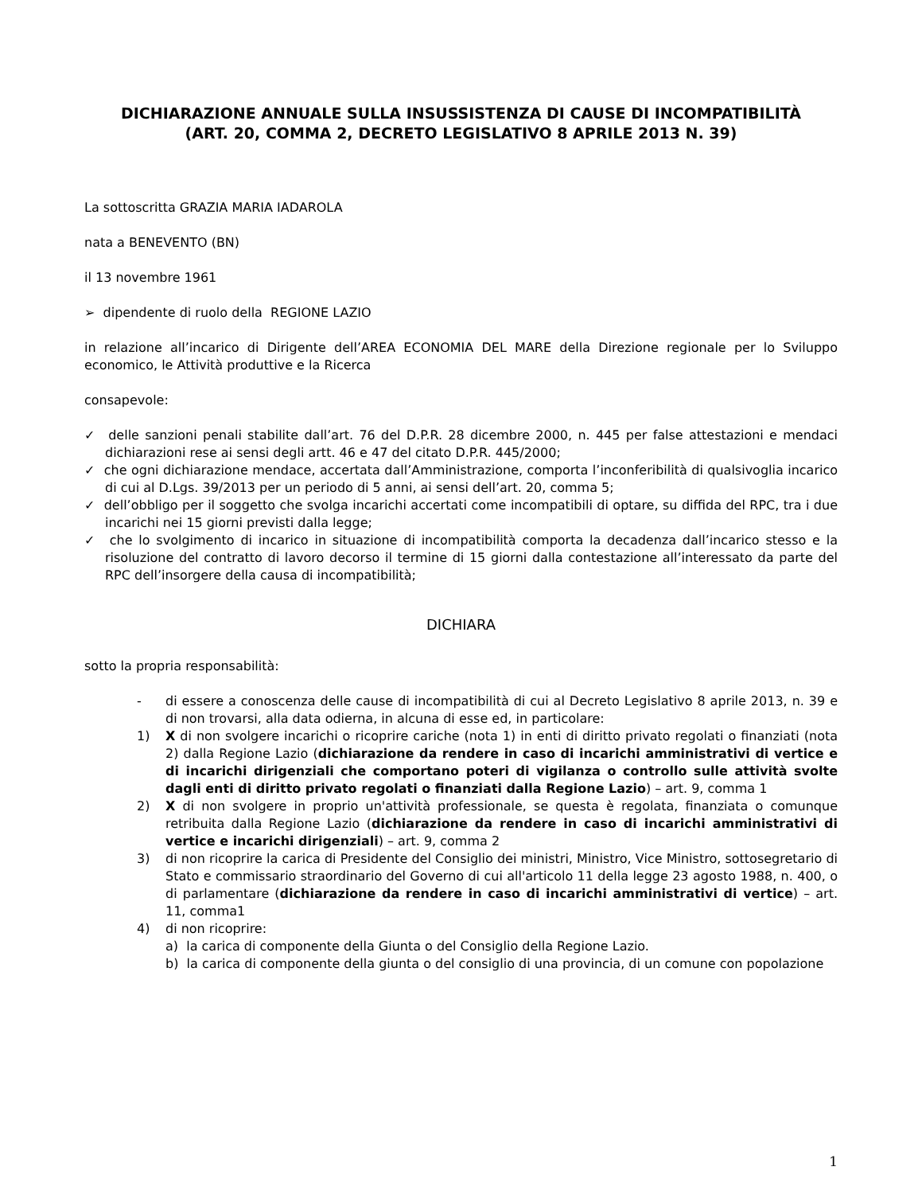DICHIARAZIONE ANNUALE SULLA INSUSSISTENZA DI CAUSE DI INCOMPATIBILITÀ
(ART. 20, COMMA 2, DECRETO LEGISLATIVO 8 APRILE 2013 N. 39)
La sottoscritta GRAZIA MARIA IADAROLA
nata a BENEVENTO (BN)
il 13 novembre 1961
➢ dipendente di ruolo della REGIONE LAZIO
in relazione all’incarico di Dirigente dell’AREA ECONOMIA DEL MARE della Direzione regionale per lo Sviluppo economico, le Attività produttive e la Ricerca
consapevole:
✓ delle sanzioni penali stabilite dall’art. 76 del D.P.R. 28 dicembre 2000, n. 445 per false attestazioni e mendaci dichiarazioni rese ai sensi degli artt. 46 e 47 del citato D.P.R. 445/2000;
✓ che ogni dichiarazione mendace, accertata dall’Amministrazione, comporta l’inconferibilità di qualsivoglia incarico di cui al D.Lgs. 39/2013 per un periodo di 5 anni, ai sensi dell’art. 20, comma 5;
✓ dell’obbligo per il soggetto che svolga incarichi accertati come incompatibili di optare, su diffida del RPC, tra i due incarichi nei 15 giorni previsti dalla legge;
✓ che lo svolgimento di incarico in situazione di incompatibilità comporta la decadenza dall’incarico stesso e la risoluzione del contratto di lavoro decorso il termine di 15 giorni dalla contestazione all’interessato da parte del RPC dell’insorgere della causa di incompatibilità;
DICHIARA
sotto la propria responsabilità:
- di essere a conoscenza delle cause di incompatibilità di cui al Decreto Legislativo 8 aprile 2013, n. 39 e di non trovarsi, alla data odierna, in alcuna di esse ed, in particolare:
1) X di non svolgere incarichi o ricoprire cariche (nota 1) in enti di diritto privato regolati o finanziati (nota 2) dalla Regione Lazio (dichiarazione da rendere in caso di incarichi amministrativi di vertice e di incarichi dirigenziali che comportano poteri di vigilanza o controllo sulle attività svolte dagli enti di diritto privato regolati o finanziati dalla Regione Lazio) – art. 9, comma 1
2) X di non svolgere in proprio un'attività professionale, se questa è regolata, finanziata o comunque retribuita dalla Regione Lazio (dichiarazione da rendere in caso di incarichi amministrativi di vertice e incarichi dirigenziali) – art. 9, comma 2
3) di non ricoprire la carica di Presidente del Consiglio dei ministri, Ministro, Vice Ministro, sottosegretario di Stato e commissario straordinario del Governo di cui all'articolo 11 della legge 23 agosto 1988, n. 400, o di parlamentare (dichiarazione da rendere in caso di incarichi amministrativi di vertice) – art. 11, comma1
4) di non ricoprire:
a) la carica di componente della Giunta o del Consiglio della Regione Lazio.
b) la carica di componente della giunta o del consiglio di una provincia, di un comune con popolazione
1